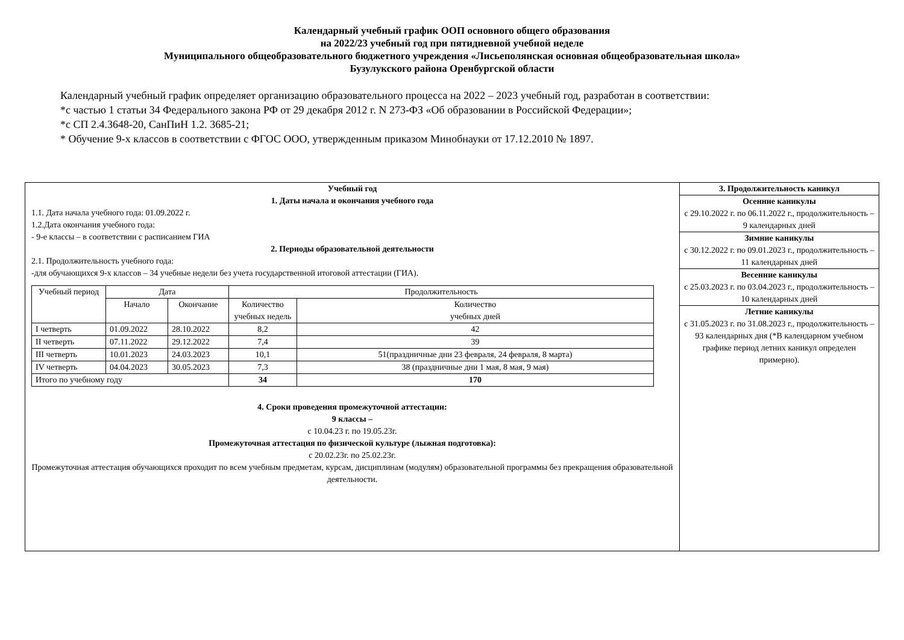Календарный учебный график ООП основного общего образования
на 2022/23 учебный год при пятидневной учебной неделе
Муниципального общеобразовательного бюджетного учреждения «Лисьеполянская основная общеобразовательная школа»
Бузулукского района Оренбургской области
Календарный учебный график определяет организацию образовательного процесса на 2022 – 2023 учебный год, разработан в соответствии:
*с частью 1 статьи 34 Федерального закона РФ от 29 декабря 2012 г. N 273-ФЗ «Об образовании в Российской Федерации»;
*с СП 2.4.3648-20, СанПиН 1.2. 3685-21;
* Обучение 9-х классов в соответствии с ФГОС ООО, утвержденным приказом Минобнауки от 17.12.2010 № 1897.
| Учебный год 1. Даты начала и окончания учебного года 1.1. Дата начала учебного года: 01.09.2022 г. 1.2.Дата окончания учебного года: - 9-е классы – в соответствии с расписанием ГИА 2. Периоды образовательной деятельности 2.1. Продолжительность учебного года: -для обучающихся 9-х классов – 34 учебные недели без учета государственной итоговой аттестации (ГИА). / Учебный период / Дата / / Продолжительность / / / / Начало / Окончание / Количество учебных недель / Количество учебных дней / / I четверть / 01.09.2022 / 28.10.2022 / 8,2 / 42 / / II четверть / 07.11.2022 / 29.12.2022 / 7,4 / 39 / / III четверть / 10.01.2023 / 24.03.2023 / 10,1 / 51(праздничные дни 23 февраля, 24 февраля, 8 марта) / / IV четверть / 04.04.2023 / 30.05.2023 / 7,3 / 38 (праздничные дни 1 мая, 8 мая, 9 мая) / / Итого по учебному году / / / 34 / 170 / 4. Сроки проведения промежуточной аттестации: 9 классы – с 10.04.23 г. по 19.05.23г. Промежуточная аттестация по физической культуре (лыжная подготовка): с 20.02.23г. по 25.02.23г. Промежуточная аттестация обучающихся проходит по всем учебным предметам, курсам, дисциплинам (модулям) образовательной программы без прекращения образовательной деятельности. | 3. Продолжительность каникул Осенние каникулы с 29.10.2022 г. по 06.11.2022 г., продолжительность – 9 календарных дней Зимние каникулы с 30.12.2022 г. по 09.01.2023 г., продолжительность – 11 календарных дней Весенние каникулы с 25.03.2023 г. по 03.04.2023 г., продолжительность – 10 календарных дней Летние каникулы с 31.05.2023 г. по 31.08.2023 г., продолжительность – 93 календарных дня (*В календарном учебном графике период летних каникул определен примерно). |